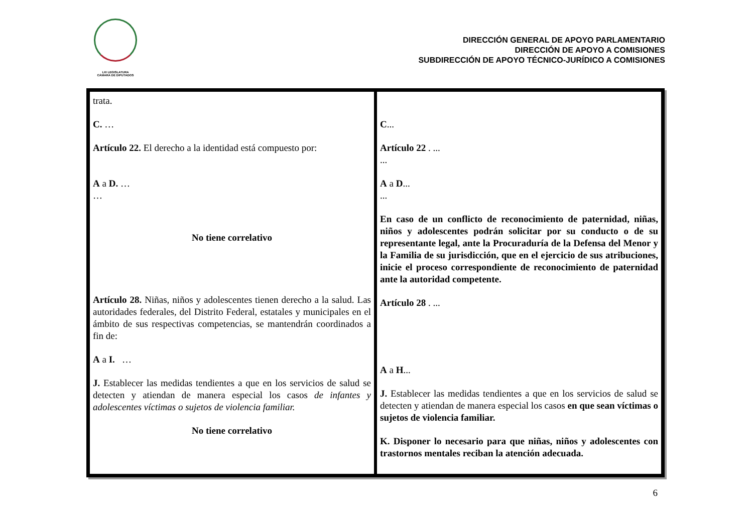LXI LEGISLATURA
CÁMARA DE DIPUTADOS
DIRECCIÓN GENERAL DE APOYO PARLAMENTARIO
DIRECCIÓN DE APOYO A COMISIONES
SUBDIRECCIÓN DE APOYO TÉCNICO-JURÍDICO A COMISIONES
| trata. C. … Artículo 22. El derecho a la identidad está compuesto por: A a D. … … No tiene correlativo Artículo 28. Niñas, niños y adolescentes tienen derecho a la salud. Las autoridades federales, del Distrito Federal, estatales y municipales en el ámbito de sus respectivas competencias, se mantendrán coordinados a fin de: A a I. … J. Establecer las medidas tendientes a que en los servicios de salud se detecten y atiendan de manera especial los casos de infantes y adolescentes víctimas o sujetos de violencia familiar. No tiene correlativo | C ... Artículo 22 . ... ... A a D ... ... En caso de un conflicto de reconocimiento de paternidad, niñas, niños y adolescentes podrán solicitar por su conducto o de su representante legal, ante la Procuraduría de la Defensa del Menor y la Familia de su jurisdicción, que en el ejercicio de sus atribuciones, inicie el proceso correspondiente de reconocimiento de paternidad ante la autoridad competente. Artículo 28 . ... A a H ... J. Establecer las medidas tendientes a que en los servicios de salud se detecten y atiendan de manera especial los casos en que sean víctimas o sujetos de violencia familiar. K. Disponer lo necesario para que niñas, niños y adolescentes con trastornos mentales reciban la atención adecuada. |
6